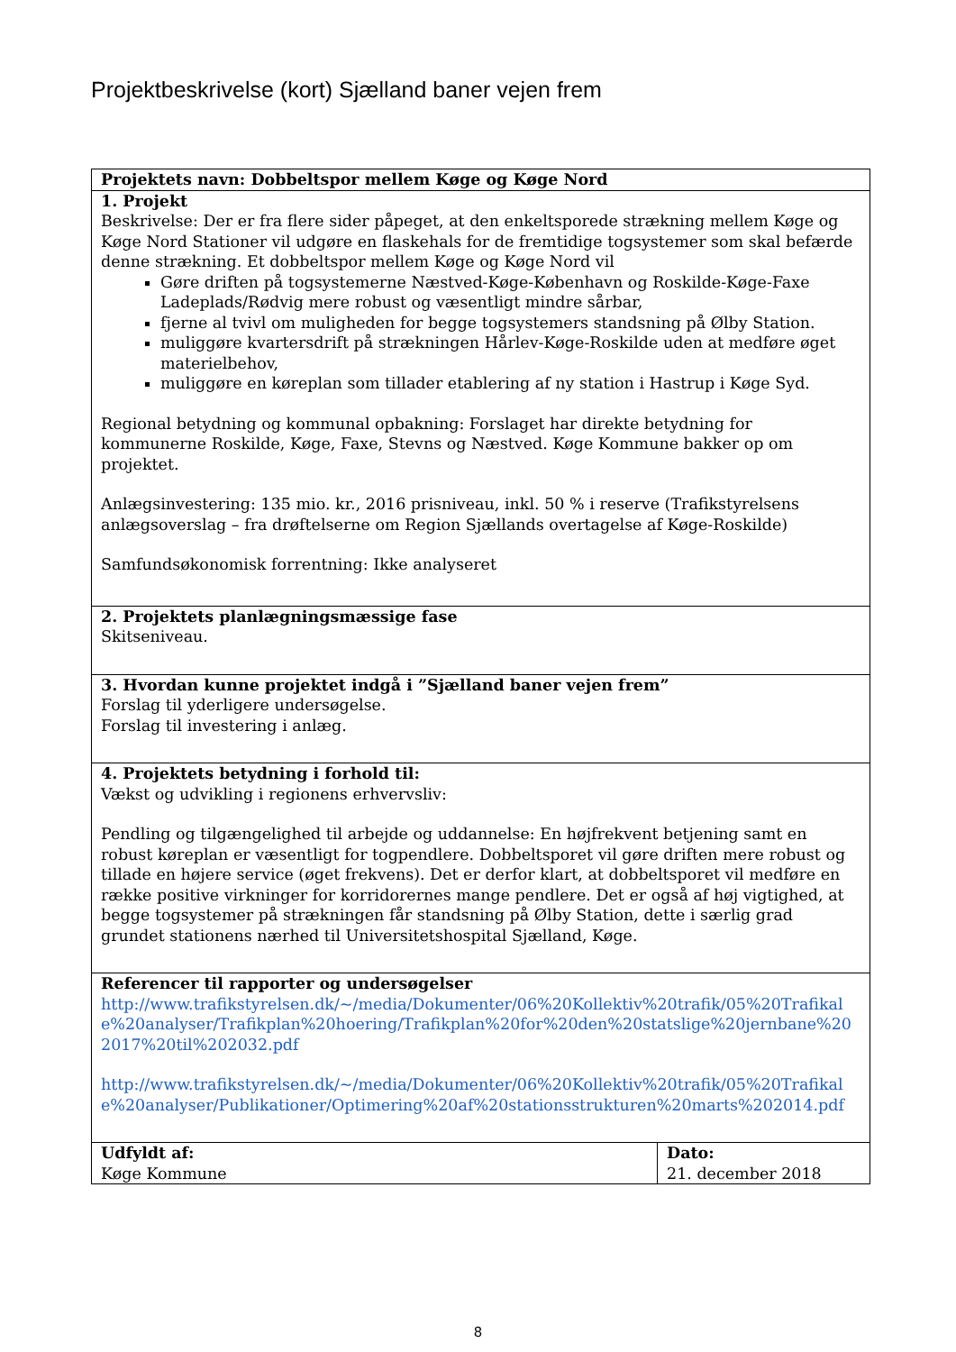Projektbeskrivelse (kort) Sjælland baner vejen frem
| Projektets navn: Dobbeltspor mellem Køge og Køge Nord | |
| 1. Projekt Beskrivelse: Der er fra flere sider påpeget, at den enkeltsporede strækning mellem Køge og Køge Nord Stationer vil udgøre en flaskehals for de fremtidige togsystemer som skal befærde denne strækning. Et dobbeltspor mellem Køge og Køge Nord vil Gøre driften på togsystemerne Næstved-Køge-København og Roskilde-Køge-Faxe Ladeplads/Rødvig mere robust og væsentligt mindre sårbar, fjerne al tvivl om muligheden for begge togsystemers standsning på Ølby Station. muliggøre kvartersdrift på strækningen Hårlev-Køge-Roskilde uden at medføre øget materielbehov, muliggøre en køreplan som tillader etablering af ny station i Hastrup i Køge Syd. Regional betydning og kommunal opbakning: Forslaget har direkte betydning for kommunerne Roskilde, Køge, Faxe, Stevns og Næstved. Køge Kommune bakker op om projektet. Anlægsinvestering: 135 mio. kr., 2016 prisniveau, inkl. 50 % i reserve (Trafikstyrelsens anlægsoverslag – fra drøftelserne om Region Sjællands overtagelse af Køge-Roskilde) Samfundsøkonomisk forrentning: Ikke analyseret | |
| 2. Projektets planlægningsmæssige fase Skitseniveau. | |
| 3. Hvordan kunne projektet indgå i ”Sjælland baner vejen frem” Forslag til yderligere undersøgelse. Forslag til investering i anlæg. | |
| 4. Projektets betydning i forhold til: Vækst og udvikling i regionens erhvervsliv: Pendling og tilgængelighed til arbejde og uddannelse: En højfrekvent betjening samt en robust køreplan er væsentligt for togpendlere. Dobbeltsporet vil gøre driften mere robust og tillade en højere service (øget frekvens). Det er derfor klart, at dobbeltsporet vil medføre en række positive virkninger for korridorernes mange pendlere. Det er også af høj vigtighed, at begge togsystemer på strækningen får standsning på Ølby Station, dette i særlig grad grundet stationens nærhed til Universitetshospital Sjælland, Køge. | |
| Referencer til rapporter og undersøgelser http://www.trafikstyrelsen.dk/~/media/Dokumenter/06%20Kollektiv%20trafik/05%20Trafikale%20analyser/Trafikplan%20hoering/Trafikplan%20for%20den%20statslige%20jernbane%202017%20til%202032.pdf http://www.trafikstyrelsen.dk/~/media/Dokumenter/06%20Kollektiv%20trafik/05%20Trafikale%20analyser/Publikationer/Optimering%20af%20stationsstrukturen%20marts%202014.pdf | |
| Udfyldt af: Køge Kommune | Dato: 21. december 2018 |
8